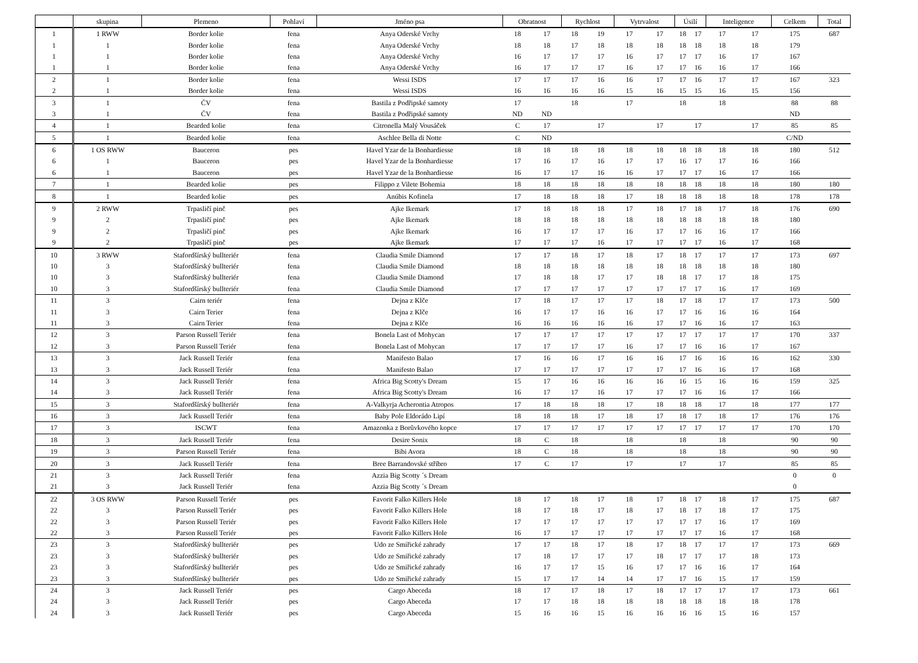| | skupina | Plemeno | Pohlaví | Jméno psa | Obratnost | | Rychlost | | Vytrvalost | | Úsilí | | Inteligence | | Celkem | Total |
| --- | --- | --- | --- | --- | --- | --- | --- | --- | --- | --- | --- | --- | --- | --- | --- | --- |
| 1 | 1 RWW | Border kolie | fena | Anya Oderské Vrchy | 18 | 17 | 18 | 19 | 17 | 17 | 18 | 17 | 17 | 17 | 175 | 687 |
| 1 | 1 | Border kolie | fena | Anya Oderské Vrchy | 18 | 18 | 17 | 18 | 18 | 18 | 18 | 18 | 18 | 18 | 179 | |
| 1 | 1 | Border kolie | fena | Anya Oderské Vrchy | 16 | 17 | 17 | 17 | 16 | 17 | 17 | 17 | 16 | 17 | 167 | |
| 1 | 1 | Border kolie | fena | Anya Oderské Vrchy | 16 | 17 | 17 | 17 | 16 | 17 | 17 | 16 | 16 | 17 | 166 | |
| 2 | 1 | Border kolie | fena | Wessi ISDS | 17 | 17 | 17 | 16 | 16 | 17 | 17 | 16 | 17 | 17 | 167 | 323 |
| 2 | 1 | Border kolie | fena | Wessi ISDS | 16 | 16 | 16 | 16 | 15 | 16 | 15 | 15 | 16 | 15 | 156 | |
| 3 | 1 | ČV | fena | Bastila z Podřipské samoty | 17 | | 18 | | 17 | | 18 | | 18 | | 88 | 88 |
| 3 | 1 | ČV | fena | Bastila z Podřipské samoty | ND | ND | | | | | | | | | ND | |
| 4 | 1 | Bearded kolie | fena | Citronella Malý Vousáček | C | 17 | | 17 | | 17 | | 17 | | 17 | 85 | 85 |
| 5 | 1 | Bearded kolie | fena | Aschlee Bella di Notte | C | ND | | | | | | | | | C/ND | |
| 6 | 1 OS RWW | Bauceron | pes | Havel Yzar de la Bonhardiesse | 18 | 18 | 18 | 18 | 18 | 18 | 18 | 18 | 18 | 18 | 180 | 512 |
| 6 | 1 | Bauceron | pes | Havel Yzar de la Bonhardiesse | 17 | 16 | 17 | 16 | 17 | 17 | 16 | 17 | 17 | 16 | 166 | |
| 6 | 1 | Bauceron | pes | Havel Yzar de la Bonhardiesse | 16 | 17 | 17 | 16 | 16 | 17 | 17 | 17 | 16 | 17 | 166 | |
| 7 | 1 | Bearded kolie | pes | Filippo z Vilete Bohemia | 18 | 18 | 18 | 18 | 18 | 18 | 18 | 18 | 18 | 18 | 180 | 180 |
| 8 | 1 | Bearded kolie | pes | Anúbis Kofinela | 17 | 18 | 18 | 18 | 17 | 18 | 18 | 18 | 18 | 18 | 178 | 178 |
| 9 | 2 RWW | Trpasličí pinč | pes | Ajke Ikemark | 17 | 18 | 18 | 18 | 17 | 18 | 17 | 18 | 17 | 18 | 176 | 690 |
| 9 | 2 | Trpasličí pinč | pes | Ajke Ikemark | 18 | 18 | 18 | 18 | 18 | 18 | 18 | 18 | 18 | 18 | 180 | |
| 9 | 2 | Trpasličí pinč | pes | Ajke Ikemark | 16 | 17 | 17 | 17 | 16 | 17 | 17 | 16 | 16 | 17 | 166 | |
| 9 | 2 | Trpasličí pinč | pes | Ajke Ikemark | 17 | 17 | 17 | 16 | 17 | 17 | 17 | 17 | 16 | 17 | 168 | |
| 10 | 3 RWW | Stafordšírský bullteriér | fena | Claudia Smile Diamond | 17 | 17 | 18 | 17 | 18 | 17 | 18 | 17 | 17 | 17 | 173 | 697 |
| 10 | 3 | Stafordšírský bullteriér | fena | Claudia Smile Diamond | 18 | 18 | 18 | 18 | 18 | 18 | 18 | 18 | 18 | 18 | 180 | |
| 10 | 3 | Stafordšírský bullteriér | fena | Claudia Smile Diamond | 17 | 18 | 18 | 17 | 17 | 18 | 18 | 17 | 17 | 18 | 175 | |
| 10 | 3 | Stafordšírský bullteriér | fena | Claudia Smile Diamond | 17 | 17 | 17 | 17 | 17 | 17 | 17 | 17 | 16 | 17 | 169 | |
| 11 | 3 | Cairn teriér | fena | Dejna z Klče | 17 | 18 | 17 | 17 | 17 | 18 | 17 | 18 | 17 | 17 | 173 | 500 |
| 11 | 3 | Cairn Terier | fena | Dejna z Klče | 16 | 17 | 17 | 16 | 16 | 17 | 17 | 16 | 16 | 16 | 164 | |
| 11 | 3 | Cairn Terier | fena | Dejna z Klče | 16 | 16 | 16 | 16 | 16 | 17 | 17 | 16 | 16 | 17 | 163 | |
| 12 | 3 | Parson Russell Teriér | fena | Bonela Last of Mohycan | 17 | 17 | 17 | 17 | 17 | 17 | 17 | 17 | 17 | 17 | 170 | 337 |
| 12 | 3 | Parson Russell Teriér | fena | Bonela Last of Mohycan | 17 | 17 | 17 | 17 | 16 | 17 | 17 | 16 | 16 | 17 | 167 | |
| 13 | 3 | Jack Russell Teriér | fena | Manifesto Balao | 17 | 16 | 16 | 17 | 16 | 16 | 17 | 16 | 16 | 16 | 162 | 330 |
| 13 | 3 | Jack Russell Teriér | fena | Manifesto Balao | 17 | 17 | 17 | 17 | 17 | 17 | 17 | 16 | 16 | 17 | 168 | |
| 14 | 3 | Jack Russell Teriér | fena | Africa Big Scotty's Dream | 15 | 17 | 16 | 16 | 16 | 16 | 16 | 15 | 16 | 16 | 159 | 325 |
| 14 | 3 | Jack Russell Teriér | fena | Africa Big Scotty's Dream | 16 | 17 | 17 | 16 | 17 | 17 | 17 | 16 | 16 | 17 | 166 | |
| 15 | 3 | Stafordšírský bullteriér | fena | A-Valkyrja Acherontia Atropos | 17 | 18 | 18 | 18 | 17 | 18 | 18 | 18 | 17 | 18 | 177 | 177 |
| 16 | 3 | Jack Russell Teriér | fena | Baby Pole Eldorádo Lipí | 18 | 18 | 18 | 17 | 18 | 17 | 18 | 17 | 18 | 17 | 176 | 176 |
| 17 | 3 | ISCWT | fena | Amazonka z Borůvkového kopce | 17 | 17 | 17 | 17 | 17 | 17 | 17 | 17 | 17 | 17 | 170 | 170 |
| 18 | 3 | Jack Russell Teriér | fena | Desire Sonix | 18 | C | 18 | | 18 | | 18 | | 18 | | 90 | 90 |
| 19 | 3 | Parson Russell Teriér | fena | Bibi Avora | 18 | C | 18 | | 18 | | 18 | | 18 | | 90 | 90 |
| 20 | 3 | Jack Russell Teriér | fena | Bree Barrandovské stříbro | 17 | C | 17 | | 17 | | 17 | | 17 | | 85 | 85 |
| 21 | 3 | Jack Russell Teriér | fena | Azzia Big Scotty ´s Dream | | | | | | | | | | | 0 | 0 |
| 21 | 3 | Jack Russell Teriér | fena | Azzia Big Scotty ´s Dream | | | | | | | | | | | 0 | |
| 22 | 3 OS RWW | Parson Russell Teriér | pes | Favorit Falko Killers Hole | 18 | 17 | 18 | 17 | 18 | 17 | 18 | 17 | 18 | 17 | 175 | 687 |
| 22 | 3 | Parson Russell Teriér | pes | Favorit Falko Killers Hole | 18 | 17 | 18 | 17 | 18 | 17 | 18 | 17 | 18 | 17 | 175 | |
| 22 | 3 | Parson Russell Teriér | pes | Favorit Falko Killers Hole | 17 | 17 | 17 | 17 | 17 | 17 | 17 | 17 | 16 | 17 | 169 | |
| 22 | 3 | Parson Russell Teriér | pes | Favorit Falko Killers Hole | 16 | 17 | 17 | 17 | 17 | 17 | 17 | 17 | 16 | 17 | 168 | |
| 23 | 3 | Stafordšírský bullteriér | pes | Udo ze Smiřické zahrady | 17 | 17 | 18 | 17 | 18 | 17 | 18 | 17 | 17 | 17 | 173 | 669 |
| 23 | 3 | Stafordšírský bullteriér | pes | Udo ze Smiřické zahrady | 17 | 18 | 17 | 17 | 17 | 18 | 17 | 17 | 17 | 18 | 173 | |
| 23 | 3 | Stafordšírský bullteriér | pes | Udo ze Smiřické zahrady | 16 | 17 | 17 | 15 | 16 | 17 | 17 | 16 | 16 | 17 | 164 | |
| 23 | 3 | Stafordšírský bullteriér | pes | Udo ze Smiřické zahrady | 15 | 17 | 17 | 14 | 14 | 17 | 17 | 16 | 15 | 17 | 159 | |
| 24 | 3 | Jack Russell Teriér | pes | Cargo Abeceda | 18 | 17 | 17 | 18 | 17 | 18 | 17 | 17 | 17 | 17 | 173 | 661 |
| 24 | 3 | Jack Russell Teriér | pes | Cargo Abeceda | 17 | 17 | 18 | 18 | 18 | 18 | 18 | 18 | 18 | 18 | 178 | |
| 24 | 3 | Jack Russell Teriér | pes | Cargo Abeceda | 15 | 16 | 16 | 15 | 16 | 16 | 16 | 16 | 15 | 16 | 157 | |